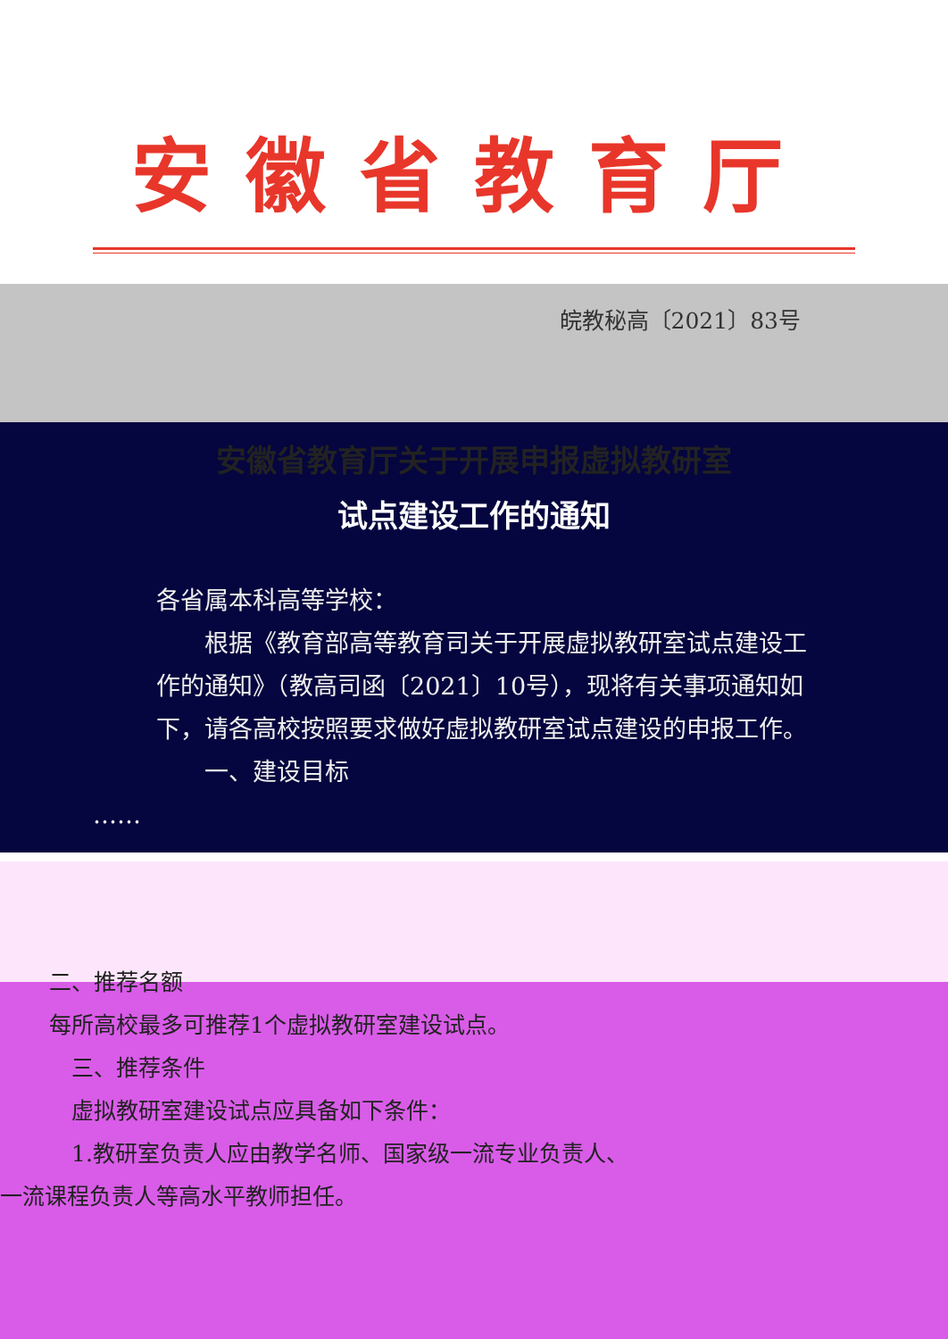安徽省教育厅
皖教秘高〔2021〕83号
安徽省教育厅关于开展申报虚拟教研室
试点建设工作的通知
各省属本科高等学校：
　　根据《教育部高等教育司关于开展虚拟教研室试点建设工作的通知》（教高司函〔2021〕10号），现将有关事项通知如下，请各高校按照要求做好虚拟教研室试点建设的申报工作。
　　一、建设目标
　　……
二、推荐名额
每所高校最多可推荐1个虚拟教研室建设试点。
　三、推荐条件
　虚拟教研室建设试点应具备如下条件：
　1.教研室负责人应由教学名师、国家级一流专业负责人、
一流课程负责人等高水平教师担任。